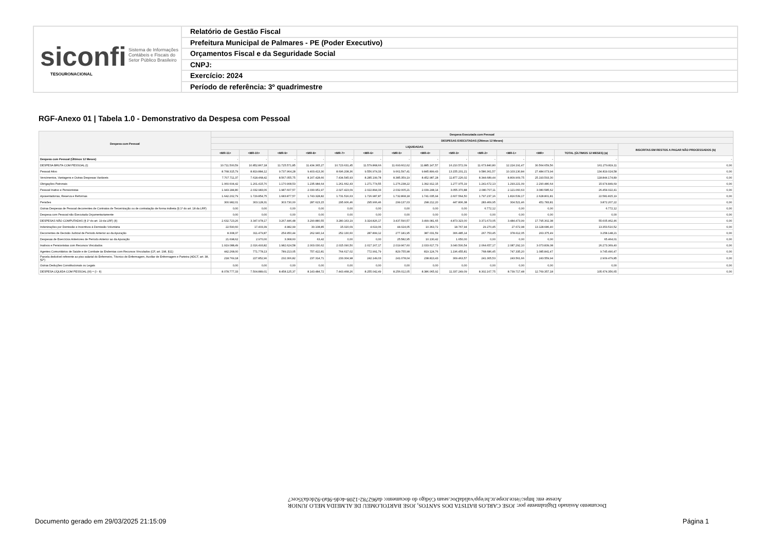siconfi Sistema de Informações
Contábeis e Fiscais do
Setor Público Brasileiro
TESOURONACIONAL
Relatório de Gestão Fiscal
Prefeitura Municipal de Palmares - PE (Poder Executivo)
Orçamentos Fiscal e da Seguridade Social
CNPJ:
Exercício: 2024
Período de referência: 3º quadrimestre
RGF-Anexo 01 | Tabela 1.0 - Demonstrativo da Despesa com Pessoal
| Despesa com Pessoal | Despesa Executada com Pessoal | | | | | | | | | | | | | |
| --- | --- | --- | --- | --- | --- | --- | --- | --- | --- | --- | --- | --- | --- | --- |
| | DESPESAS EXECUTADAS (Últimos 12 Meses) | | | | | | | | | | | | | |
| | LIQUIDADAS | | | | | | | | | | | | | INSCRITAS EM RESTOS A PAGAR NÃO PROCESSADOS (b) |
| | <MR-11> | <MR-10> | <MR-9> | <MR-8> | <MR-7> | <MR-6> | <MR-5> | <MR-4> | <MR-3> | <MR-2> | <MR-1> | <MR> | TOTAL (ÚLTIMOS 12 MESES) (a) | |
| Despesa com Pessoal (Últimos 12 Meses) | - | - | - | - | - | - | - | - | - | - | - | - | - | - |
| DESPESA BRUTA COM PESSOAL (I) | 10.711.500,59 | 10.852.867,18 | 11.725.571,85 | 11.434.365,27 | 10.723.631,45 | 11.579.868,66 | 11.693.602,62 | 11.885.147,57 | 16.210.572,09 | 11.673.840,80 | 12.224.191,47 | 30.564.659,56 | 161.279.819,11 | 0,00 |
| Pessoal Ativo | 8.768.315,79 | 8.819.884,12 | 9.737.964,28 | 9.403.413,30 | 8.696.208,36 | 9.556.974,33 | 9.661.597,41 | 9.845.899,43 | 13.155.201,21 | 9.586.361,57 | 10.103.130,84 | 27.484.073,94 | 134.819.024,58 | 0,00 |
| Vencimentos, Vantagens e Outras Despesas Variáveis | 7.707.711,37 | 7.618.468,42 | 8.567.055,75 | 8.167.428,66 | 7.434.545,93 | 8.285.199,78 | 8.385.359,19 | 8.452.987,28 | 11.877.226,02 | 8.344.689,44 | 8.809.909,75 | 25.193.593,30 | 118.844.174,89 | 0,00 |
| Obrigações Patronais | 1.060.604,42 | 1.201.415,70 | 1.170.908,53 | 1.235.984,64 | 1.261.662,43 | 1.271.774,55 | 1.276.238,22 | 1.392.912,15 | 1.277.975,19 | 1.241.672,13 | 1.293.221,09 | 2.290.480,64 | 15.974.849,69 | 0,00 |
| Pessoal Inativo e Pensionistas | 1.943.184,80 | 2.032.983,06 | 1.987.607,57 | 2.030.951,97 | 2.027.423,09 | 2.022.894,33 | 2.032.005,21 | 2.039.248,14 | 3.055.370,88 | 2.080.707,11 | 2.121.060,63 | 3.080.585,62 | 26.454.022,41 | 0,00 |
| Aposentadorias, Reserva e Reformas | 1.642.202,79 | 1.729.854,75 | 1.683.877,57 | 1.743.328,82 | 1.731.516,63 | 1.726.987,87 | 1.732.868,18 | 1.741.035,94 | 2.607.564,50 | 1.797.237,16 | 1.816.539,17 | 2.628.801,81 | 22.581.815,19 | 0,00 |
| Pensões | 300.982,01 | 303.128,31 | 303.730,00 | 287.623,15 | 295.906,46 | 295.906,46 | 299.137,03 | 298.212,20 | 447.806,38 | 283.469,95 | 304.521,46 | 451.783,81 | 3.872.207,22 | 0,00 |
| Outras Despesas de Pessoal decorrentes de Contratos de Terceirização ou de contratação de forma indireta (§ 1º do art. 18 da LRF) | 0,00 | 0,00 | 0,00 | 0,00 | 0,00 | 0,00 | 0,00 | 0,00 | 0,00 | 6.772,12 | 0,00 | 0,00 | 6.772,12 | 0,00 |
| Despesa com Pessoal não Executada Orçamentariamente | 0,00 | 0,00 | 0,00 | 0,00 | 0,00 | 0,00 | 0,00 | 0,00 | 0,00 | 0,00 | 0,00 | 0,00 | 0,00 | 0,00 |
| DESPESAS NÃO COMPUTADAS (§ 1º do art. 19 da LRF) (II) | 2.632.723,26 | 3.347.978,17 | 3.267.446,48 | 3.290.880,55 | 3.280.163,19 | 3.324.826,17 | 3.437.590,57 | 3.499.081,65 | 4.873.323,00 | 3.371.673,05 | 3.484.473,99 | 17.795.302,38 | 55.605.462,46 | 0,00 |
| Indenizações por Demissão e Incentivos à Demissão Voluntária | 22.590,60 | 17.403,39 | 4.982,99 | 30.108,85 | 15.020,09 | 4.619,06 | 44.024,05 | 10.363,72 | 18.767,94 | 29.270,45 | 27.672,98 | 13.128.686,40 | 13.353.510,52 | 0,00 |
| Decorrentes de Decisão Judicial de Período Anterior ao da Apuração | 8.308,37 | 311.479,87 | 254.950,44 | 262.940,14 | 252.130,60 | 287.899,12 | 277.181,95 | 387.031,59 | 306.485,14 | 267.753,45 | 378.612,05 | 263.375,49 | 3.258.148,21 | 0,00 |
| Despesas de Exercícios Anteriores de Período Anterior ao da Apuração | 21.698,62 | 2.970,00 | 3.368,60 | 63,42 | 0,00 | 0,00 | 25.582,95 | 10.130,42 | 1.650,00 | 0,00 | 0,00 | 0,00 | 65.464,01 | 0,00 |
| Inativos e Pensionistas com Recursos Vinculados | 1.919.088,49 | 2.016.493,82 | 1.982.624,58 | 2.003.030,62 | 2.015.090,50 | 2.017.167,17 | 2.019.967,60 | 2.033.617,73 | 3.040.500,54 | 2.064.657,17 | 2.087.292,10 | 3.073.839,08 | 26.273.369,40 | 0,00 |
| Agentes Comunitários de Saúde e de Combate às Endemias com Recursos Vinculados (CF, art. 198, §11) | 442.268,00 | 771.778,13 | 789.213,05 | 757.422,81 | 764.617,02 | 772.991,79 | 829.755,98 | 819.124,76 | 1.196.455,81 | 768.686,45 | 747.335,20 | 1.085.841,47 | 9.745.490,47 | 0,00 |
| Parcela dedutível referente ao piso salarial do Enfermeiro, Técnico de Enfermagem, Auxiliar de Enfermagem e Parteira (ADCT, art. 38, §2º) | 218.769,18 | 227.852,96 | 232.306,82 | 237.314,71 | 233.304,98 | 242.149,03 | 241.078,04 | 238.813,43 | 309.463,57 | 241.305,53 | 243.561,66 | 243.559,94 | 2.909.479,85 | 0,00 |
| Outras Deduções Constitucionais ou Legais | 0,00 | 0,00 | 0,00 | 0,00 | 0,00 | 0,00 | 0,00 | 0,00 | 0,00 | 0,00 | 0,00 | 0,00 | 0,00 | 0,00 |
| DESPESA LÍQUIDA COM PESSOAL (III) = (I - II) | 8.078.777,33 | 7.504.889,01 | 8.458.125,37 | 8.143.484,72 | 7.443.468,26 | 8.255.042,49 | 8.256.012,05 | 8.386.065,92 | 11.337.249,09 | 8.302.167,75 | 8.739.717,48 | 12.769.357,18 | 105.674.356,65 | 0,00 |
Documento Assinado Digitalmente por: JOSE CARLOS BATISTA DOS SANTOS, JOSE BARTOLOMEU DE ALMEIDA MELO JUNIOR
Acesse em: https://etce.tcepe.tc.br/epp/validaDoc.seam Código do documento: da962782-1208-4cd6-9fa0-92dcda35cec7
Documento gerado em 29/03/2025 21:15:09
Página 1